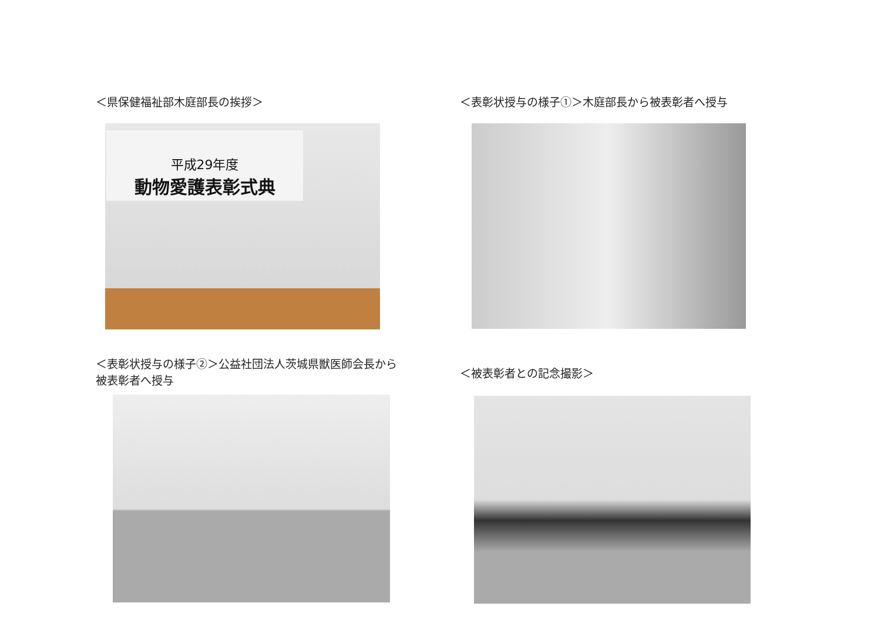＜県保健福祉部木庭部長の挨拶＞
平成29年度
動物愛護表彰式典
＜表彰状授与の様子①＞木庭部長から被表彰者へ授与
＜表彰状授与の様子②＞公益社団法人茨城県獣医師会長から
被表彰者へ授与
＜被表彰者との記念撮影＞